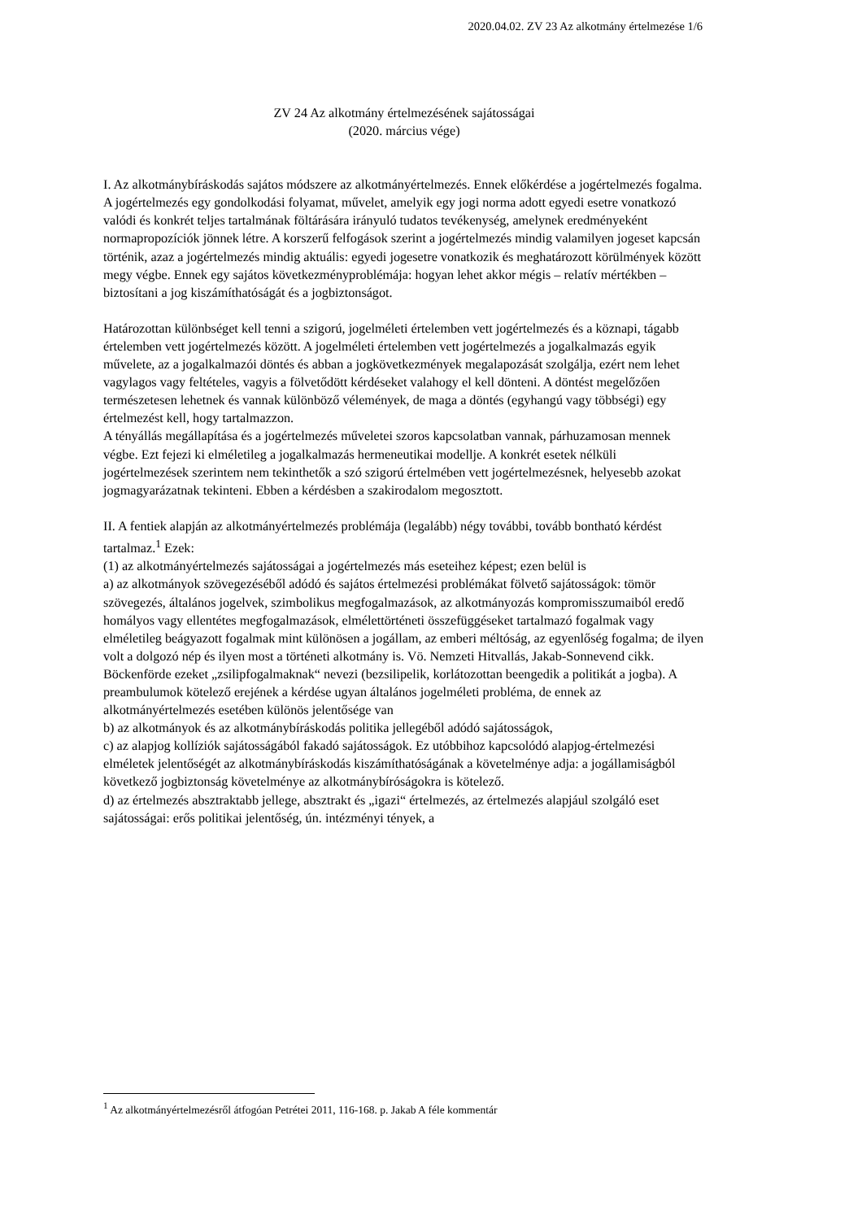2020.04.02. ZV 23 Az alkotmány értelmezése 1/6
ZV 24 Az alkotmány értelmezésének sajátosságai
(2020. március vége)
I. Az alkotmánybíráskodás sajátos módszere az alkotmányértelmezés. Ennek előkérdése a jogértelmezés fogalma. A jogértelmezés egy gondolkodási folyamat, művelet, amelyik egy jogi norma adott egyedi esetre vonatkozó valódi és konkrét teljes tartalmának föltárására irányuló tudatos tevékenység, amelynek eredményeként normapropozíciók jönnek létre. A korszerű felfogások szerint a jogértelmezés mindig valamilyen jogeset kapcsán történik, azaz a jogértelmezés mindig aktuális: egyedi jogesetre vonatkozik és meghatározott körülmények között megy végbe. Ennek egy sajátos következményproblémája: hogyan lehet akkor mégis – relatív mértékben – biztosítani a jog kiszámíthatóságát és a jogbiztonságot.
Határozottan különbséget kell tenni a szigorú, jogelméleti értelemben vett jogértelmezés és a köznapi, tágabb értelemben vett jogértelmezés között. A jogelméleti értelemben vett jogértelmezés a jogalkalmazás egyik művelete, az a jogalkalmazói döntés és abban a jogkövetkezmények megalapozását szolgálja, ezért nem lehet vagylagos vagy feltételes, vagyis a fölvetődött kérdéseket valahogy el kell dönteni. A döntést megelőzően természetesen lehetnek és vannak különböző vélemények, de maga a döntés (egyhangú vagy többségi) egy értelmezést kell, hogy tartalmazzon.
A tényállás megállapítása és a jogértelmezés műveletei szoros kapcsolatban vannak, párhuzamosan mennek végbe. Ezt fejezi ki elméletileg a jogalkalmazás hermeneutikai modellje. A konkrét esetek nélküli jogértelmezések szerintem nem tekinthetők a szó szigorú értelmében vett jogértelmezésnek, helyesebb azokat jogmagyarázatnak tekinteni. Ebben a kérdésben a szakirodalom megosztott.
II. A fentiek alapján az alkotmányértelmezés problémája (legalább) négy további, tovább bontható kérdést tartalmaz.<sup>1</sup> Ezek:
(1) az alkotmányértelmezés sajátosságai a jogértelmezés más eseteihez képest; ezen belül is
a) az alkotmányok szövegezéséből adódó és sajátos értelmezési problémákat fölvető sajátosságok: tömör szövegezés, általános jogelvek, szimbolikus megfogalmazások, az alkotmányozás kompromisszumaiból eredő homályos vagy ellentétes megfogalmazások, elmélettörténeti összefüggéseket tartalmazó fogalmak vagy elméletileg beágyazott fogalmak mint különösen a jogállam, az emberi méltóság, az egyenlőség fogalma; de ilyen volt a dolgozó nép és ilyen most a történeti alkotmány is. Vö. Nemzeti Hitvallás, Jakab-Sonnevend cikk. Böckenförde ezeket „zsilipfogalmaknak“ nevezi (bezsilipelik, korlátozottan beengedik a politikát a jogba). A preambulumok kötelező erejének a kérdése ugyan általános jogelméleti probléma, de ennek az alkotmányértelmezés esetében különös jelentősége van
b) az alkotmányok és az alkotmánybíráskodás politika jellegéből adódó sajátosságok,
c) az alapjog kollíziók sajátosságából fakadó sajátosságok. Ez utóbbihoz kapcsolódó alapjog-értelmezési elméletek jelentőségét az alkotmánybíráskodás kiszámíthatóságának a követelménye adja: a jogállamiságból következő jogbiztonság követelménye az alkotmánybíróságokra is kötelező.
d) az értelmezés absztraktabb jellege, absztrakt és „igazi“ értelmezés, az értelmezés alapjául szolgáló eset sajátosságai: erős politikai jelentőség, ún. intézményi tények, a
<sup>1</sup> Az alkotmányértelmezésről átfogóan Petrétei 2011, 116-168. p. Jakab A féle kommentár